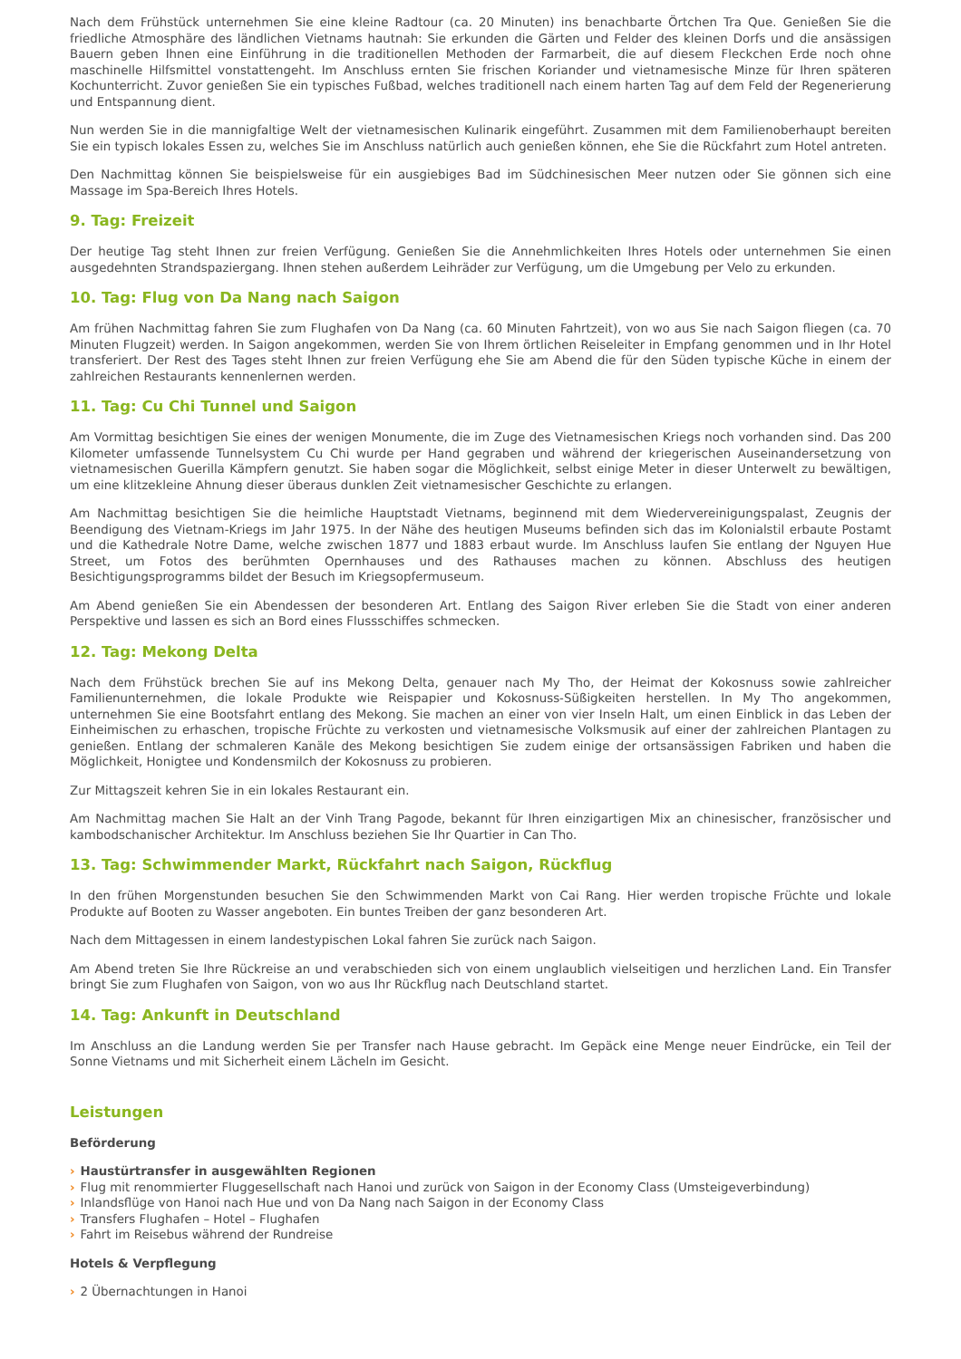Nach dem Frühstück unternehmen Sie eine kleine Radtour (ca. 20 Minuten) ins benachbarte Örtchen Tra Que. Genießen Sie die friedliche Atmosphäre des ländlichen Vietnams hautnah: Sie erkunden die Gärten und Felder des kleinen Dorfs und die ansässigen Bauern geben Ihnen eine Einführung in die traditionellen Methoden der Farmarbeit, die auf diesem Fleckchen Erde noch ohne maschinelle Hilfsmittel vonstattengeht. Im Anschluss ernten Sie frischen Koriander und vietnamesische Minze für Ihren späteren Kochunterricht. Zuvor genießen Sie ein typisches Fußbad, welches traditionell nach einem harten Tag auf dem Feld der Regenerierung und Entspannung dient.
Nun werden Sie in die mannigfaltige Welt der vietnamesischen Kulinarik eingeführt. Zusammen mit dem Familienoberhaupt bereiten Sie ein typisch lokales Essen zu, welches Sie im Anschluss natürlich auch genießen können, ehe Sie die Rückfahrt zum Hotel antreten.
Den Nachmittag können Sie beispielsweise für ein ausgiebiges Bad im Südchinesischen Meer nutzen oder Sie gönnen sich eine Massage im Spa-Bereich Ihres Hotels.
9. Tag: Freizeit
Der heutige Tag steht Ihnen zur freien Verfügung. Genießen Sie die Annehmlichkeiten Ihres Hotels oder unternehmen Sie einen ausgedehnten Strandspaziergang. Ihnen stehen außerdem Leihräder zur Verfügung, um die Umgebung per Velo zu erkunden.
10. Tag: Flug von Da Nang nach Saigon
Am frühen Nachmittag fahren Sie zum Flughafen von Da Nang (ca. 60 Minuten Fahrtzeit), von wo aus Sie nach Saigon fliegen (ca. 70 Minuten Flugzeit) werden. In Saigon angekommen, werden Sie von Ihrem örtlichen Reiseleiter in Empfang genommen und in Ihr Hotel transferiert. Der Rest des Tages steht Ihnen zur freien Verfügung ehe Sie am Abend die für den Süden typische Küche in einem der zahlreichen Restaurants kennenlernen werden.
11. Tag: Cu Chi Tunnel und Saigon
Am Vormittag besichtigen Sie eines der wenigen Monumente, die im Zuge des Vietnamesischen Kriegs noch vorhanden sind. Das 200 Kilometer umfassende Tunnelsystem Cu Chi wurde per Hand gegraben und während der kriegerischen Auseinandersetzung von vietnamesischen Guerilla Kämpfern genutzt. Sie haben sogar die Möglichkeit, selbst einige Meter in dieser Unterwelt zu bewältigen, um eine klitzekleine Ahnung dieser überaus dunklen Zeit vietnamesischer Geschichte zu erlangen.
Am Nachmittag besichtigen Sie die heimliche Hauptstadt Vietnams, beginnend mit dem Wiedervereinigungspalast, Zeugnis der Beendigung des Vietnam-Kriegs im Jahr 1975. In der Nähe des heutigen Museums befinden sich das im Kolonialstil erbaute Postamt und die Kathedrale Notre Dame, welche zwischen 1877 und 1883 erbaut wurde. Im Anschluss laufen Sie entlang der Nguyen Hue Street, um Fotos des berühmten Opernhauses und des Rathauses machen zu können. Abschluss des heutigen Besichtigungsprogramms bildet der Besuch im Kriegsopfermuseum.
Am Abend genießen Sie ein Abendessen der besonderen Art. Entlang des Saigon River erleben Sie die Stadt von einer anderen Perspektive und lassen es sich an Bord eines Flussschiffes schmecken.
12. Tag: Mekong Delta
Nach dem Frühstück brechen Sie auf ins Mekong Delta, genauer nach My Tho, der Heimat der Kokosnuss sowie zahlreicher Familienunternehmen, die lokale Produkte wie Reispapier und Kokosnuss-Süßigkeiten herstellen. In My Tho angekommen, unternehmen Sie eine Bootsfahrt entlang des Mekong. Sie machen an einer von vier Inseln Halt, um einen Einblick in das Leben der Einheimischen zu erhaschen, tropische Früchte zu verkosten und vietnamesische Volksmusik auf einer der zahlreichen Plantagen zu genießen. Entlang der schmaleren Kanäle des Mekong besichtigen Sie zudem einige der ortsansässigen Fabriken und haben die Möglichkeit, Honigtee und Kondensmilch der Kokosnuss zu probieren.
Zur Mittagszeit kehren Sie in ein lokales Restaurant ein.
Am Nachmittag machen Sie Halt an der Vinh Trang Pagode, bekannt für Ihren einzigartigen Mix an chinesischer, französischer und kambodschanischer Architektur. Im Anschluss beziehen Sie Ihr Quartier in Can Tho.
13. Tag: Schwimmender Markt, Rückfahrt nach Saigon, Rückflug
In den frühen Morgenstunden besuchen Sie den Schwimmenden Markt von Cai Rang. Hier werden tropische Früchte und lokale Produkte auf Booten zu Wasser angeboten. Ein buntes Treiben der ganz besonderen Art.
Nach dem Mittagessen in einem landestypischen Lokal fahren Sie zurück nach Saigon.
Am Abend treten Sie Ihre Rückreise an und verabschieden sich von einem unglaublich vielseitigen und herzlichen Land. Ein Transfer bringt Sie zum Flughafen von Saigon, von wo aus Ihr Rückflug nach Deutschland startet.
14. Tag: Ankunft in Deutschland
Im Anschluss an die Landung werden Sie per Transfer nach Hause gebracht. Im Gepäck eine Menge neuer Eindrücke, ein Teil der Sonne Vietnams und mit Sicherheit einem Lächeln im Gesicht.
Leistungen
Beförderung
› Haustürtransfer in ausgewählten Regionen
› Flug mit renommierter Fluggesellschaft nach Hanoi und zurück von Saigon in der Economy Class (Umsteigeverbindung)
› Inlandsflüge von Hanoi nach Hue und von Da Nang nach Saigon in der Economy Class
› Transfers Flughafen – Hotel – Flughafen
› Fahrt im Reisebus während der Rundreise
Hotels & Verpflegung
› 2 Übernachtungen in Hanoi